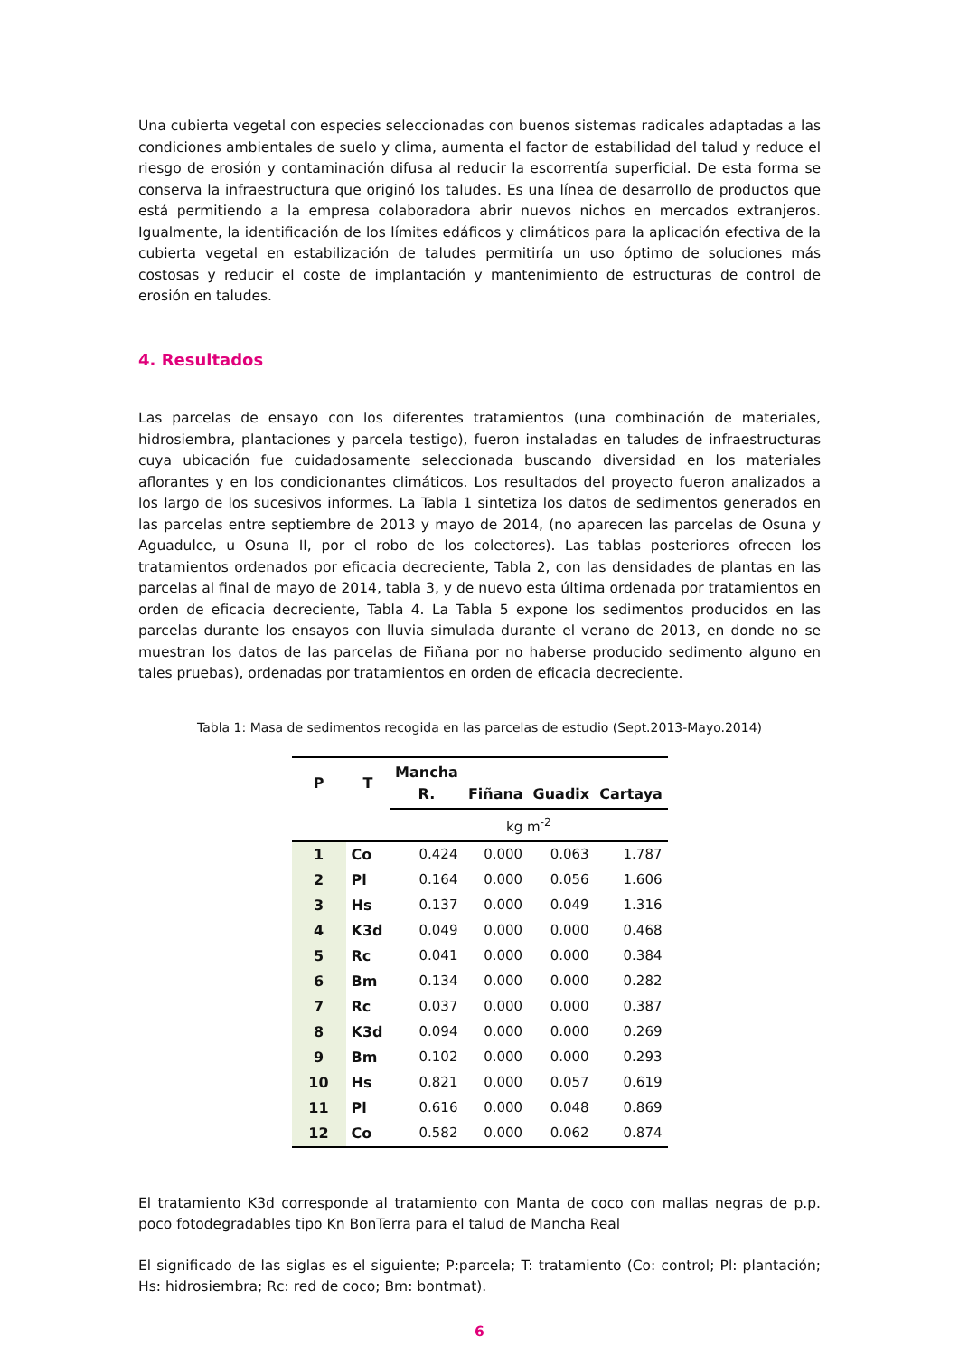Una cubierta vegetal con especies seleccionadas con buenos sistemas radicales adaptadas a las condiciones ambientales de suelo y clima, aumenta el factor de estabilidad del talud y reduce el riesgo de erosión y contaminación difusa al reducir la escorrentía superficial. De esta forma se conserva la infraestructura que originó los taludes. Es una línea de desarrollo de productos que está permitiendo a la empresa colaboradora abrir nuevos nichos en mercados extranjeros. Igualmente, la identificación de los límites edáficos y climáticos para la aplicación efectiva de la cubierta vegetal en estabilización de taludes permitiría un uso óptimo de soluciones más costosas y reducir el coste de implantación y mantenimiento de estructuras de control de erosión en taludes.
4. Resultados
Las parcelas de ensayo con los diferentes tratamientos (una combinación de materiales, hidrosiembra, plantaciones y parcela testigo), fueron instaladas en taludes de infraestructuras cuya ubicación fue cuidadosamente seleccionada buscando diversidad en los materiales aflorantes y en los condicionantes climáticos. Los resultados del proyecto fueron analizados a los largo de los sucesivos informes. La Tabla 1 sintetiza los datos de sedimentos generados en las parcelas entre septiembre de 2013 y mayo de 2014, (no aparecen las parcelas de Osuna y Aguadulce, u Osuna II, por el robo de los colectores). Las tablas posteriores ofrecen los tratamientos ordenados por eficacia decreciente, Tabla 2, con las densidades de plantas en las parcelas al final de mayo de 2014, tabla 3, y de nuevo esta última ordenada por tratamientos en orden de eficacia decreciente, Tabla 4. La Tabla 5 expone los sedimentos producidos en las parcelas durante los ensayos con lluvia simulada durante el verano de 2013, en donde no se muestran los datos de las parcelas de Fiñana por no haberse producido sedimento alguno en tales pruebas), ordenadas por tratamientos en orden de eficacia decreciente.
Tabla 1: Masa de sedimentos recogida en las parcelas de estudio (Sept.2013-Mayo.2014)
| P | T | Mancha R. | Fiñana | Guadix | Cartaya |
| --- | --- | --- | --- | --- | --- |
| | | | kg m<sup>-2</sup> | | |
| 1 | Co | 0.424 | 0.000 | 0.063 | 1.787 |
| 2 | Pl | 0.164 | 0.000 | 0.056 | 1.606 |
| 3 | Hs | 0.137 | 0.000 | 0.049 | 1.316 |
| 4 | K3d | 0.049 | 0.000 | 0.000 | 0.468 |
| 5 | Rc | 0.041 | 0.000 | 0.000 | 0.384 |
| 6 | Bm | 0.134 | 0.000 | 0.000 | 0.282 |
| 7 | Rc | 0.037 | 0.000 | 0.000 | 0.387 |
| 8 | K3d | 0.094 | 0.000 | 0.000 | 0.269 |
| 9 | Bm | 0.102 | 0.000 | 0.000 | 0.293 |
| 10 | Hs | 0.821 | 0.000 | 0.057 | 0.619 |
| 11 | Pl | 0.616 | 0.000 | 0.048 | 0.869 |
| 12 | Co | 0.582 | 0.000 | 0.062 | 0.874 |
El tratamiento K3d corresponde al tratamiento con Manta de coco con mallas negras de p.p. poco fotodegradables tipo Kn BonTerra para el talud de Mancha Real
El significado de las siglas es el siguiente; P:parcela; T: tratamiento (Co: control; Pl: plantación; Hs: hidrosiembra; Rc: red de coco; Bm: bontmat).
6